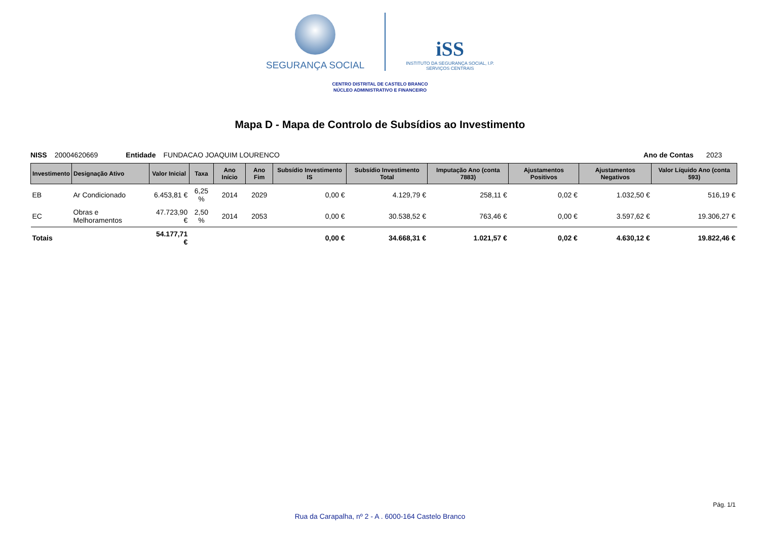SEGURANÇA SOCIAL
iSS
INSTITUTO DA SEGURANÇA SOCIAL, I.P.
SERVIÇOS CENTRAIS
CENTRO DISTRITAL DE CASTELO BRANCO
NÚCLEO ADMINISTRATIVO E FINANCEIRO
Mapa D - Mapa de Controlo de Subsídios ao Investimento
NISS 20004620669 Entidade FUNDACAO JOAQUIM LOURENCO Ano de Contas 2023
| Investimento | Designação Ativo | Valor Inicial | Taxa | Ano Início | Ano Fim | Subsídio Investimento IS | Subsídio Investimento Total | Imputação Ano (conta 7883) | Ajustamentos Positivos | Ajustamentos Negativos | Valor Líquido Ano (conta 593) |
| --- | --- | --- | --- | --- | --- | --- | --- | --- | --- | --- | --- |
| EB | Ar Condicionado | 6.453,81 € | 6,25 % | 2014 | 2029 | 0,00 € | 4.129,79 € | 258,11 € | 0,02 € | 1.032,50 € | 516,19 € |
| EC | Obras e Melhoramentos | 47.723,90 € | 2,50 % | 2014 | 2053 | 0,00 € | 30.538,52 € | 763,46 € | 0,00 € | 3.597,62 € | 19.306,27 € |
| Totais | | 54.177,71 € | | | | 0,00 € | 34.668,31 € | 1.021,57 € | 0,02 € | 4.630,12 € | 19.822,46 € |
Pág. 1/1
Rua da Carapalha, nº 2 - A . 6000-164 Castelo Branco